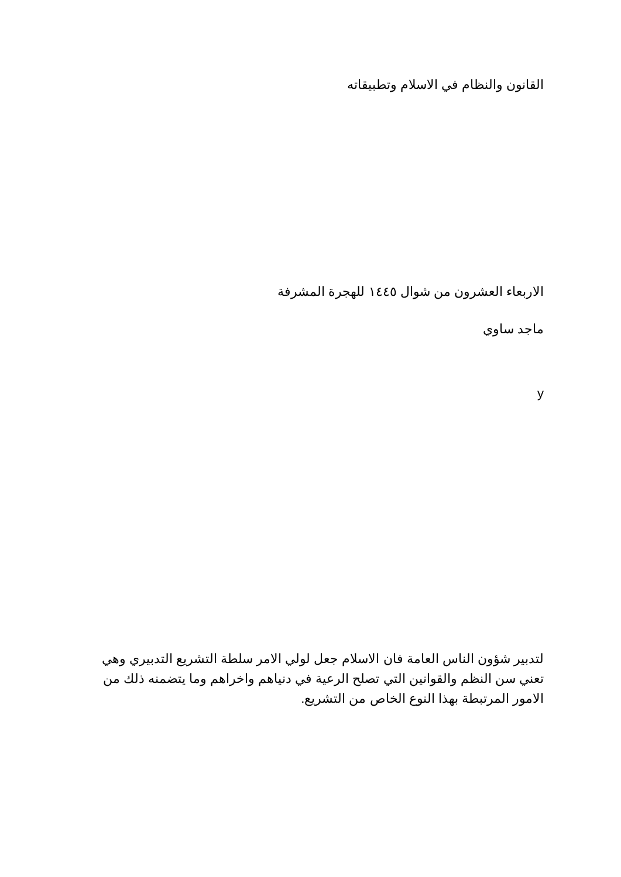القانون والنظام في الاسلام وتطبيقاته
الاربعاء العشرون من شوال ١٤٤٥ للهجرة المشرفة
ماجد ساوي
y
لتدبير شؤون الناس العامة فان الاسلام جعل لولي الامر سلطة التشريع التدبيري وهي تعني سن النظم والقوانين التي تصلح الرعية في دنياهم واخراهم وما يتضمنه ذلك من الامور المرتبطة بهذا النوع الخاص من التشريع.